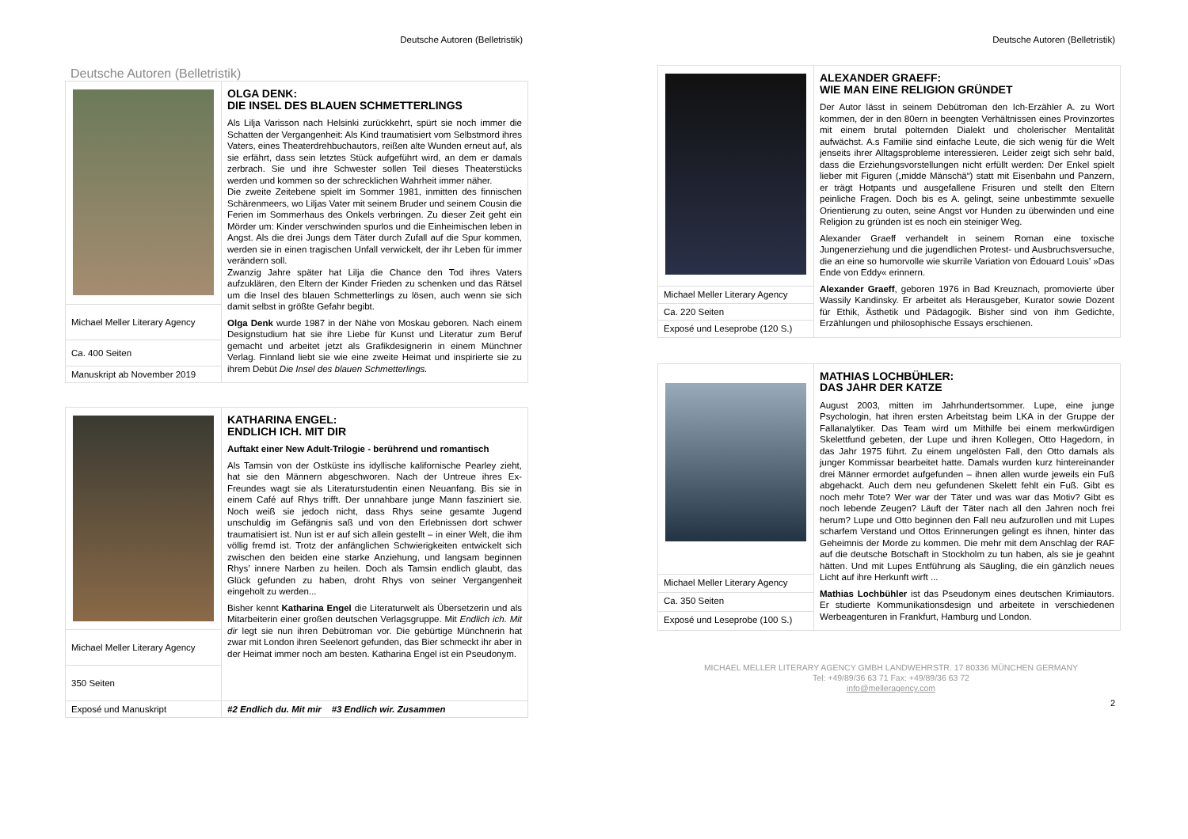Deutsche Autoren (Belletristik)
Deutsche Autoren (Belletristik)
| | OLGA DENK: DIE INSEL DES BLAUEN SCHMETTERLINGS Als Lilja Varisson nach Helsinki zurückkehrt, spürt sie noch immer die Schatten der Vergangenheit: Als Kind traumatisiert vom Selbstmord ihres Vaters, eines Theaterdrehbuchautors, reißen alte Wunden erneut auf, als sie erfährt, dass sein letztes Stück aufgeführt wird, an dem er damals zerbrach. Sie und ihre Schwester sollen Teil dieses Theaterstücks werden und kommen so der schrecklichen Wahrheit immer näher. Die zweite Zeitebene spielt im Sommer 1981, inmitten des finnischen Schärenmeers, wo Liljas Vater mit seinem Bruder und seinem Cousin die Ferien im Sommerhaus des Onkels verbringen. Zu dieser Zeit geht ein Mörder um: Kinder verschwinden spurlos und die Einheimischen leben in Angst. Als die drei Jungs dem Täter durch Zufall auf die Spur kommen, werden sie in einen tragischen Unfall verwickelt, der ihr Leben für immer verändern soll. Zwanzig Jahre später hat Lilja die Chance den Tod ihres Vaters aufzuklären, den Eltern der Kinder Frieden zu schenken und das Rätsel um die Insel des blauen Schmetterlings zu lösen, auch wenn sie sich damit selbst in größte Gefahr begibt. Olga Denk wurde 1987 in der Nähe von Moskau geboren. Nach einem Designstudium hat sie ihre Liebe für Kunst und Literatur zum Beruf gemacht und arbeitet jetzt als Grafikdesignerin in einem Münchner Verlag. Finnland liebt sie wie eine zweite Heimat und inspirierte sie zu ihrem Debüt Die Insel des blauen Schmetterlings. |
| Michael Meller Literary Agency | |
| Ca. 400 Seiten | |
| Manuskript ab November 2019 | |
| | KATHARINA ENGEL: ENDLICH ICH. MIT DIR Auftakt einer New Adult-Trilogie - berührend und romantisch Als Tamsin von der Ostküste ins idyllische kalifornische Pearley zieht, hat sie den Männern abgeschworen. Nach der Untreue ihres Ex-Freundes wagt sie als Literaturstudentin einen Neuanfang. Bis sie in einem Café auf Rhys trifft. Der unnahbare junge Mann fasziniert sie. Noch weiß sie jedoch nicht, dass Rhys seine gesamte Jugend unschuldig im Gefängnis saß und von den Erlebnissen dort schwer traumatisiert ist. Nun ist er auf sich allein gestellt – in einer Welt, die ihm völlig fremd ist. Trotz der anfänglichen Schwierigkeiten entwickelt sich zwischen den beiden eine starke Anziehung, und langsam beginnen Rhys’ innere Narben zu heilen. Doch als Tamsin endlich glaubt, das Glück gefunden zu haben, droht Rhys von seiner Vergangenheit eingeholt zu werden... Bisher kennt Katharina Engel die Literaturwelt als Übersetzerin und als Mitarbeiterin einer großen deutschen Verlagsgruppe. Mit Endlich ich. Mit dir legt sie nun ihren Debütroman vor. Die gebürtige Münchnerin hat zwar mit London ihren Seelenort gefunden, das Bier schmeckt ihr aber in der Heimat immer noch am besten. Katharina Engel ist ein Pseudonym. |
| Michael Meller Literary Agency | |
| 350 Seiten | |
| Exposé und Manuskript | #2 Endlich du. Mit mir #3 Endlich wir. Zusammen |
Deutsche Autoren (Belletristik)
| | ALEXANDER GRAEFF: WIE MAN EINE RELIGION GRÜNDET Der Autor lässt in seinem Debütroman den Ich-Erzähler A. zu Wort kommen, der in den 80ern in beengten Verhältnissen eines Provinzortes mit einem brutal polternden Dialekt und cholerischer Mentalität aufwächst. A.s Familie sind einfache Leute, die sich wenig für die Welt jenseits ihrer Alltagsprobleme interessieren. Leider zeigt sich sehr bald, dass die Erziehungsvorstellungen nicht erfüllt werden: Der Enkel spielt lieber mit Figuren („midde Mänschä“) statt mit Eisenbahn und Panzern, er trägt Hotpants und ausgefallene Frisuren und stellt den Eltern peinliche Fragen. Doch bis es A. gelingt, seine unbestimmte sexuelle Orientierung zu outen, seine Angst vor Hunden zu überwinden und eine Religion zu gründen ist es noch ein steiniger Weg. Alexander Graeff verhandelt in seinem Roman eine toxische Jungenerziehung und die jugendlichen Protest- und Ausbruchsversuche, die an eine so humorvolle wie skurrile Variation von Édouard Louis’ »Das Ende von Eddy« erinnern. Alexander Graeff , geboren 1976 in Bad Kreuznach, promovierte über Wassily Kandinsky. Er arbeitet als Herausgeber, Kurator sowie Dozent für Ethik, Ästhetik und Pädagogik. Bisher sind von ihm Gedichte, Erzählungen und philosophische Essays erschienen. |
| Michael Meller Literary Agency | |
| Ca. 220 Seiten | |
| Exposé und Leseprobe (120 S.) | |
| | MATHIAS LOCHBÜHLER: DAS JAHR DER KATZE August 2003, mitten im Jahrhundertsommer. Lupe, eine junge Psychologin, hat ihren ersten Arbeitstag beim LKA in der Gruppe der Fallanalytiker. Das Team wird um Mithilfe bei einem merkwürdigen Skelettfund gebeten, der Lupe und ihren Kollegen, Otto Hagedorn, in das Jahr 1975 führt. Zu einem ungelösten Fall, den Otto damals als junger Kommissar bearbeitet hatte. Damals wurden kurz hintereinander drei Männer ermordet aufgefunden – ihnen allen wurde jeweils ein Fuß abgehackt. Auch dem neu gefundenen Skelett fehlt ein Fuß. Gibt es noch mehr Tote? Wer war der Täter und was war das Motiv? Gibt es noch lebende Zeugen? Läuft der Täter nach all den Jahren noch frei herum? Lupe und Otto beginnen den Fall neu aufzurollen und mit Lupes scharfem Verstand und Ottos Erinnerungen gelingt es ihnen, hinter das Geheimnis der Morde zu kommen. Die mehr mit dem Anschlag der RAF auf die deutsche Botschaft in Stockholm zu tun haben, als sie je geahnt hätten. Und mit Lupes Entführung als Säugling, die ein gänzlich neues Licht auf ihre Herkunft wirft ... Mathias Lochbühler ist das Pseudonym eines deutschen Krimiautors. Er studierte Kommunikationsdesign und arbeitete in verschiedenen Werbeagenturen in Frankfurt, Hamburg und London. |
| Michael Meller Literary Agency | |
| Ca. 350 Seiten | |
| Exposé und Leseprobe (100 S.) | |
MICHAEL MELLER LITERARY AGENCY GMBH LANDWEHRSTR. 17 80336 MÜNCHEN GERMANY
Tel: +49/89/36 63 71 Fax: +49/89/36 63 72
info@melleragency.com
2